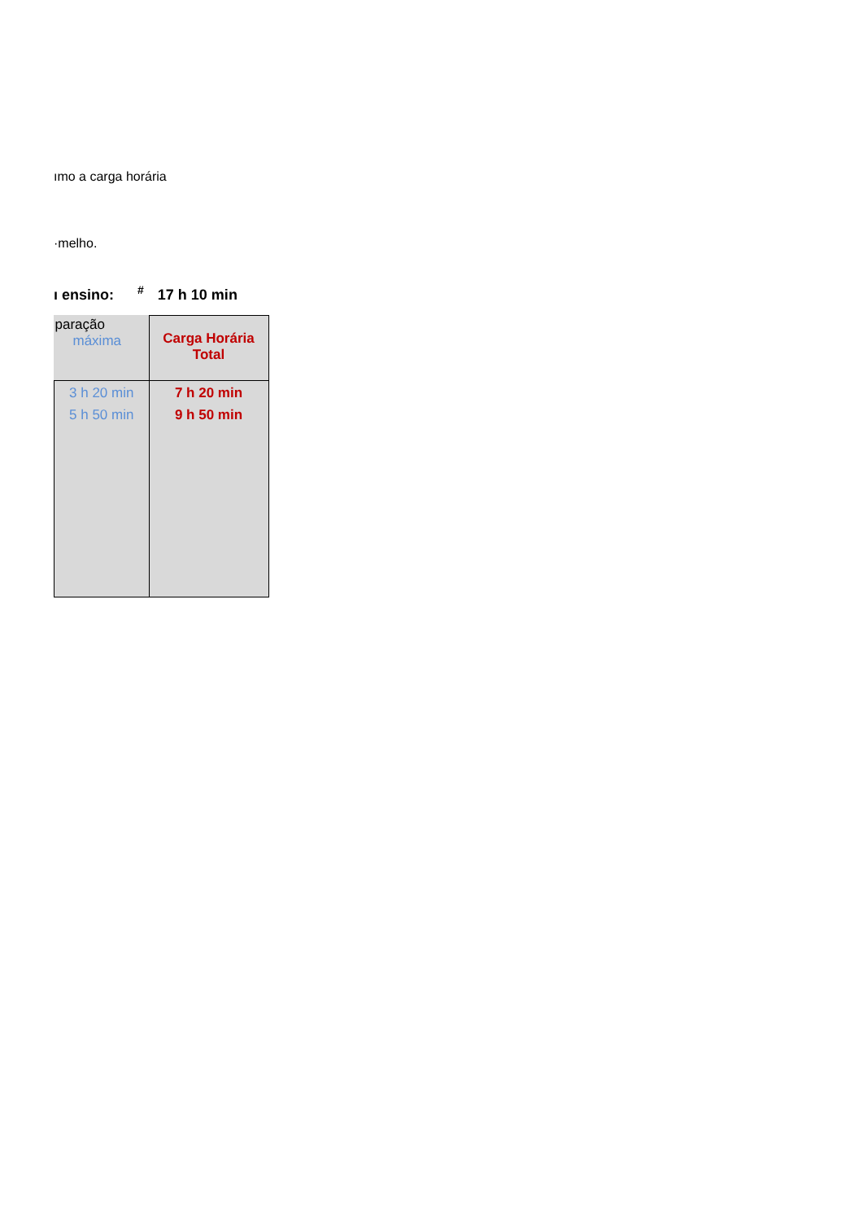ımo a carga horária
·melho.
ı ensino: <sup>#</sup> 17 h 10 min
| paração máxima | Carga Horária Total |
| 3 h 20 min 5 h 50 min | 7 h 20 min 9 h 50 min |